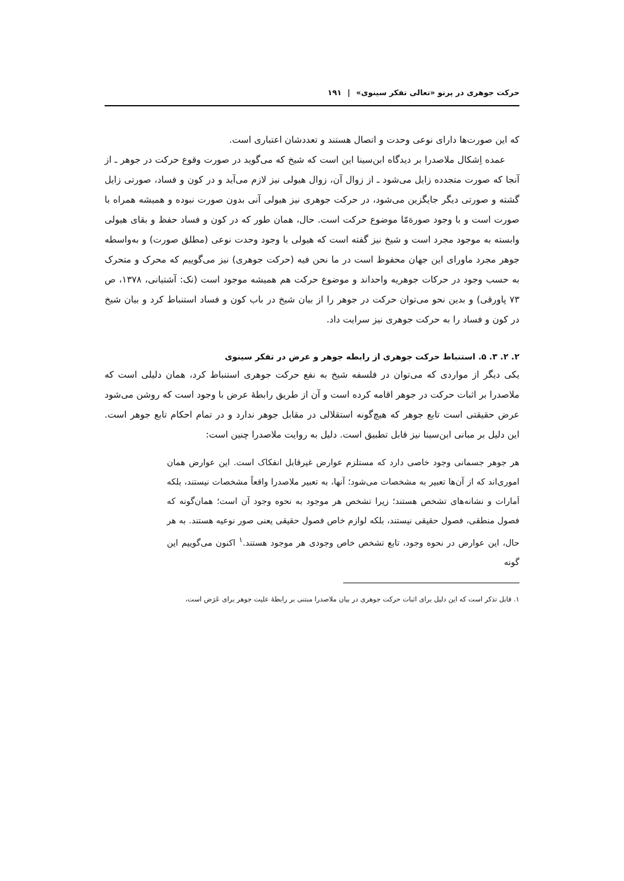حرکت جوهری در پرتو «تعالی تفکر سینوی» | ۱۹۱
که این صورت‌ها دارای نوعی وحدت و اتصال هستند و تعددشان اعتباری است.
عمده اِشکال ملاصدرا بر دیدگاه ابن‌سینا این است که شیخ که می‌گوید در صورت وقوع حرکت در جوهر ـ از آنجا که صورت متجدده زایل می‌شود ـ از زوال آن، زوال هیولی نیز لازم می‌آید و در کون و فساد، صورتی زایل گشته و صورتی دیگر جایگزین می‌شود، در حرکت جوهری نیز هیولی آنی بدون صورت نبوده و همیشه همراه با صورت است و با وجود صورةمّا موضوع حرکت است. حال، همان طور که در کون و فساد حفظ و بقای هیولی وابسته به موجود مجرد است و شیخ نیز گفته است که هیولی با وجود وحدت نوعی (مطلق صورت) و به‌واسطه جوهر مجرد ماورای این جهان محفوظ است در ما نحن فیه (حرکت جوهری) نیز می‌گوییم که محرک و متحرک به حسب وجود در حرکات جوهریه واحداند و موضوع حرکت هم همیشه موجود است (نک: آشتیانی، ۱۳۷۸، ص ۷۳ پاورقی) و بدین نحو می‌توان حرکت در جوهر را از بیان شیخ در باب کون و فساد استنباط کرد و بیان شیخ در کون و فساد را به حرکت جوهری نیز سرایت داد.
۲. ۲. ۳. ۵. استنباط حرکت جوهری از رابطه جوهر و عرض در تفکر سینوی
یکی دیگر از مواردی که می‌توان در فلسفه شیخ به نفع حرکت جوهری استنباط کرد، همان دلیلی است که ملاصدرا بر اثبات حرکت در جوهر اقامه کرده است و آن از طریق رابطهٔ عرض با وجود است که روشن می‌شود عرض حقیقتی است تابع جوهر که هیچ‌گونه استقلالی در مقابل جوهر ندارد و در تمام احکام تابع جوهر است. این دلیل بر مبانی ابن‌سینا نیز قابل تطبیق است. دلیل به روایت ملاصدرا چنین است:
هر جوهر جسمانی وجود خاصی دارد که مستلزم عوارض غیرقابل انفکاک است. این عوارض همان اموری‌اند که از آن‌ها تعبیر به مشخصات می‌شود؛ آنها، به تعبیر ملاصدرا واقعاً مشخصات نیستند، بلکه اَمارات و نشانه‌های تشخص هستند؛ زیرا تشخص هر موجود به نحوه وجود آن است؛ همان‌گونه که فصول منطقی، فصول حقیقی نیستند، بلکه لوازم خاص فصول حقیقی یعنی صور نوعیه هستند. به هر حال، این عوارض در نحوه وجود، تابع تشخص خاص وجودی هر موجود هستند.<sup>۱</sup> اکنون می‌گوییم این گونه
۱. قابل تذکر است که این دلیل برای اثبات حرکت جوهری در بیان ملاصدرا مبتنی بر رابطهٔ علیت جوهر برای عَرَض است،